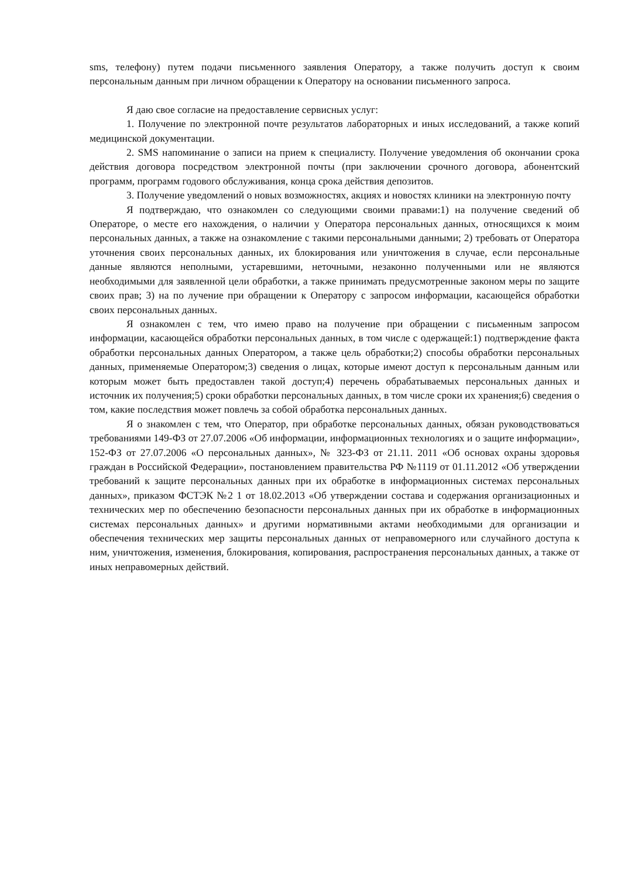sms, телефону) путем подачи письменного заявления Оператору, а также получить доступ к своим персональным данным при личном обращении к Оператору на основании письменного запроса.
Я даю свое согласие на предоставление сервисных услуг:
1. Получение по электронной почте результатов лабораторных и иных исследований, а также копий медицинской документации.
2. SMS напоминание о записи на прием к специалисту. Получение уведомления об окончании срока действия договора посредством электронной почты (при заключении срочного договора, абонентский программ, программ годового обслуживания, конца срока действия депозитов.
3. Получение уведомлений о новых возможностях, акциях и новостях клиники на электронную почту
Я подтверждаю, что ознакомлен со следующими своими правами:1) на получение сведений об Операторе, о месте его нахождения, о наличии у Оператора персональных данных, относящихся к моим персональных данных, а также на ознакомление с такими персональными данными; 2) требовать от Оператора уточнения своих персональных данных, их блокирования или уничтожения в случае, если персональные данные являются неполными, устаревшими, неточными, незаконно полученными или не являются необходимыми для заявленной цели обработки, а также принимать предусмотренные законом меры по защите своих прав; 3) на по лучение при обращении к Оператору с запросом информации, касающейся обработки своих персональных данных.
Я ознакомлен с тем, что имею право на получение при обращении с письменным запросом информации, касающейся обработки персональных данных, в том числе с одержащей:1) подтверждение факта обработки персональных данных Оператором, а также цель обработки;2) способы обработки персональных данных, применяемые Оператором;3) сведения о лицах, которые имеют доступ к персональным данным или которым может быть предоставлен такой доступ;4) перечень обрабатываемых персональных данных и источник их получения;5) сроки обработки персональных данных, в том числе сроки их хранения;6) сведения о том, какие последствия может повлечь за собой обработка персональных данных.
Я о знакомлен с тем, что Оператор, при обработке персональных данных, обязан руководствоваться требованиями 149-ФЗ от 27.07.2006 «Об информации, информационных технологиях и о защите информации», 152-ФЗ от 27.07.2006 «О персональных данных», № 323-ФЗ от 21.11. 2011 «Об основах охраны здоровья граждан в Российской Федерации», постановлением правительства РФ №1119 от 01.11.2012 «Об утверждении требований к защите персональных данных при их обработке в информационных системах персональных данных», приказом ФСТЭК №2 1 от 18.02.2013 «Об утверждении состава и содержания организационных и технических мер по обеспечению безопасности персональных данных при их обработке в информационных системах персональных данных» и другими нормативными актами необходимыми для организации и обеспечения технических мер защиты персональных данных от неправомерного или случайного доступа к ним, уничтожения, изменения, блокирования, копирования, распространения персональных данных, а также от иных неправомерных действий.